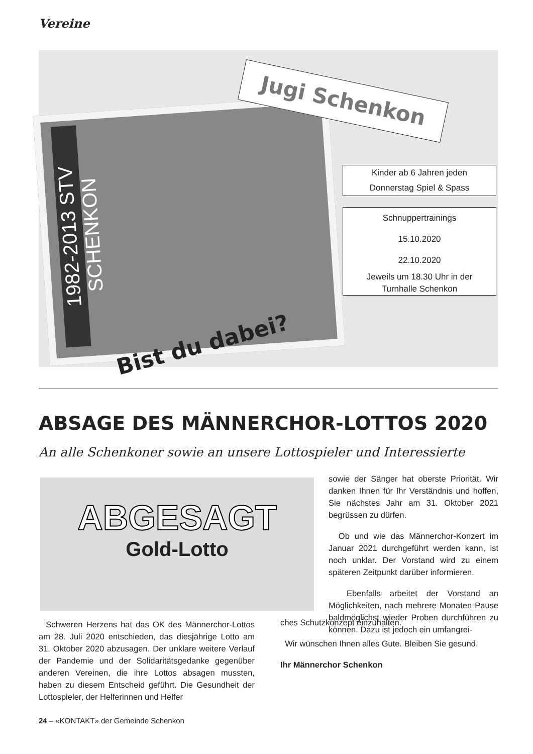Vereine
1982-2013 STV SCHENKON
Jugi Schenkon
Kinder ab 6 Jahren jeden
Donnerstag Spiel & Spass
Schnuppertrainings
15.10.2020
22.10.2020
Jeweils um 18.30 Uhr in der
Turnhalle Schenkon
Bist du dabei?
ABSAGE DES MÄNNERCHOR-LOTTOS 2020
An alle Schenkoner sowie an unsere Lottospieler und Interessierte
ABGESAGT
Gold-Lotto
sowie der Sänger hat oberste Priorität. Wir danken Ihnen für Ihr Verständnis und hoffen, Sie nächstes Jahr am 31. Oktober 2021 begrüssen zu dürfen.
Ob und wie das Männerchor-Konzert im Januar 2021 durchgeführt werden kann, ist noch unklar. Der Vorstand wird zu einem späteren Zeitpunkt darüber informieren.
Ebenfalls arbeitet der Vorstand an Möglichkeiten, nach mehrere Monaten Pause baldmöglichst wieder Proben durchführen zu können. Dazu ist jedoch ein umfangrei-
ches Schutzkonzept einzuhalten.
Wir wünschen Ihnen alles Gute. Bleiben Sie gesund.
Ihr Männerchor Schenkon
Schweren Herzens hat das OK des Männerchor-Lottos am 28. Juli 2020 entschieden, das diesjährige Lotto am 31. Oktober 2020 abzusagen. Der unklare weitere Verlauf der Pandemie und der Solidaritätsgedanke gegenüber anderen Vereinen, die ihre Lottos absagen mussten, haben zu diesem Entscheid geführt. Die Gesundheit der Lottospieler, der Helferinnen und Helfer
24 – «KONTAKT» der Gemeinde Schenkon